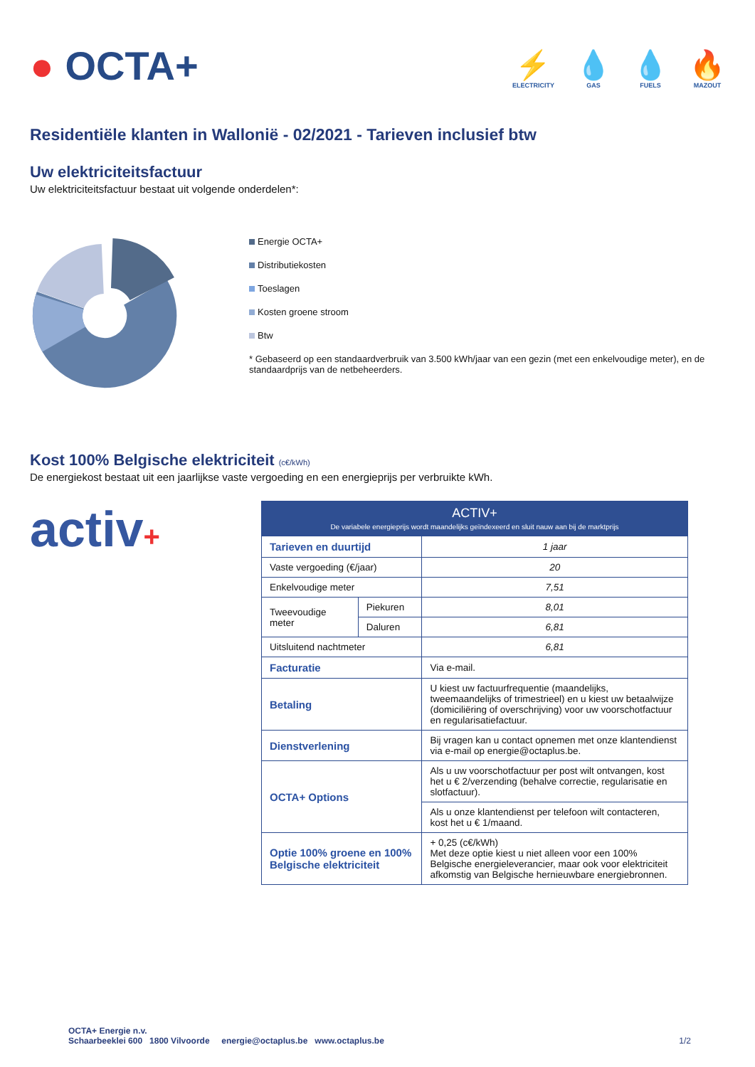● OCTA+
⚡
ELECTRICITY
💧
GAS
💧
FUELS
🔥
MAZOUT
Residentiële klanten in Wallonië - 02/2021 - Tarieven inclusief btw
Uw elektriciteitsfactuur
Uw elektriciteitsfactuur bestaat uit volgende onderdelen*:
Energie OCTA+
Distributiekosten
Toeslagen
Kosten groene stroom
Btw
* Gebaseerd op een standaardverbruik van 3.500 kWh/jaar van een gezin (met een enkelvoudige meter), en de standaardprijs van de netbeheerders.
Kost 100% Belgische elektriciteit (c€/kWh)
De energiekost bestaat uit een jaarlijkse vaste vergoeding en een energieprijs per verbruikte kWh.
activ+
| ACTIV+ De variabele energieprijs wordt maandelijks geïndexeerd en sluit nauw aan bij de marktprijs | | |
| --- | --- | --- |
| Tarieven en duurtijd | | 1 jaar |
| Vaste vergoeding (€/jaar) | | 20 |
| Enkelvoudige meter | | 7,51 |
| Tweevoudige meter | Piekuren | 8,01 |
| | Daluren | 6,81 |
| Uitsluitend nachtmeter | | 6,81 |
| Facturatie | | Via e-mail. |
| Betaling | | U kiest uw factuurfrequentie (maandelijks, tweemaandelijks of trimestrieel) en u kiest uw betaalwijze (domiciliëring of overschrijving) voor uw voorschotfactuur en regularisatiefactuur. |
| Dienstverlening | | Bij vragen kan u contact opnemen met onze klantendienst via e-mail op energie@octaplus.be. |
| OCTA+ Options | | Als u uw voorschotfactuur per post wilt ontvangen, kost het u € 2/verzending (behalve correctie, regularisatie en slotfactuur). |
| | | Als u onze klantendienst per telefoon wilt contacteren, kost het u € 1/maand. |
| Optie 100% groene en 100% Belgische elektriciteit | | + 0,25 (c€/kWh) Met deze optie kiest u niet alleen voor een 100% Belgische energieleverancier, maar ook voor elektriciteit afkomstig van Belgische hernieuwbare energiebronnen. |
OCTA+ Energie n.v.
Schaarbeeklei 600 1800 Vilvoorde energie@octaplus.be www.octaplus.be
1/2